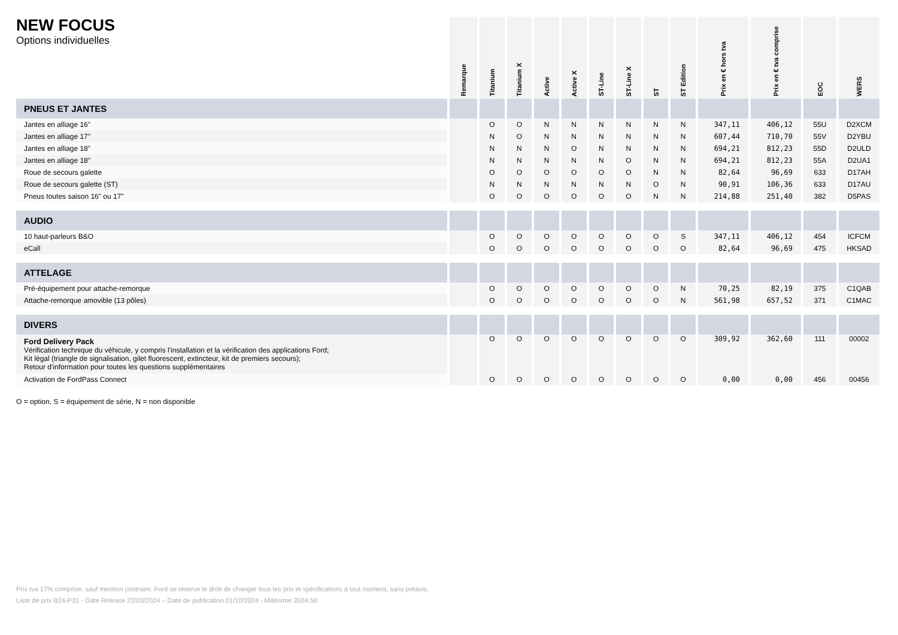NEW FOCUS
Options individuelles
| | Remarque | Titanium | Titanium X | Active | Active X | ST-Line | ST-Line X | ST | ST Edition | Prix en € hors tva | Prix en € tva comprise | EOC | WERS |
| --- | --- | --- | --- | --- | --- | --- | --- | --- | --- | --- | --- | --- | --- |
| PNEUS ET JANTES | | | | | | | | | | | | | |
| Jantes en alliage 16" | | O | O | N | N | N | N | N | N | 347,11 | 406,12 | 55U | D2XCM |
| Jantes en alliage 17" | | N | O | N | N | N | N | N | N | 607,44 | 710,70 | 55V | D2YBU |
| Jantes en alliage 18" | | N | N | N | O | N | N | N | N | 694,21 | 812,23 | 55D | D2ULD |
| Jantes en alliage 18" | | N | N | N | N | N | O | N | N | 694,21 | 812,23 | 55A | D2UA1 |
| Roue de secours galette | | O | O | O | O | O | O | N | N | 82,64 | 96,69 | 633 | D17AH |
| Roue de secours galette (ST) | | N | N | N | N | N | N | O | N | 90,91 | 106,36 | 633 | D17AU |
| Pneus toutes saison 16" ou 17" | | O | O | O | O | O | O | N | N | 214,88 | 251,40 | 382 | D5PAS |
| AUDIO | | | | | | | | | | | | | |
| 10 haut-parleurs B&O | | O | O | O | O | O | O | O | S | 347,11 | 406,12 | 454 | ICFCM |
| eCall | | O | O | O | O | O | O | O | O | 82,64 | 96,69 | 475 | HKSAD |
| ATTELAGE | | | | | | | | | | | | | |
| Pré-équipement pour attache-remorque | | O | O | O | O | O | O | O | N | 70,25 | 82,19 | 375 | C1QAB |
| Attache-remorque amovible (13 pôles) | | O | O | O | O | O | O | O | N | 561,98 | 657,52 | 371 | C1MAC |
| DIVERS | | | | | | | | | | | | | |
| Ford Delivery Pack Vérification technique du véhicule, y compris l'installation et la vérification des applications Ford; Kit légal (triangle de signalisation, gilet fluorescent, extincteur, kit de premiers secours); Retour d'information pour toutes les questions supplémentaires | | O | O | O | O | O | O | O | O | 309,92 | 362,60 | 111 | 00002 |
| Activation de FordPass Connect | | O | O | O | O | O | O | O | O | 0,00 | 0,00 | 456 | 00456 |
O = option, S = équipement de série, N = non disponible
Prix tva 17% comprise, sauf mention contraire. Ford se réserve le droit de changer tous les prix et spécifications à tout moment, sans préavis.
Liste de prix B24-P31 - Gate Release 22/03/2024 – Date de publication 01/10/2024 - Millésime 2024.50